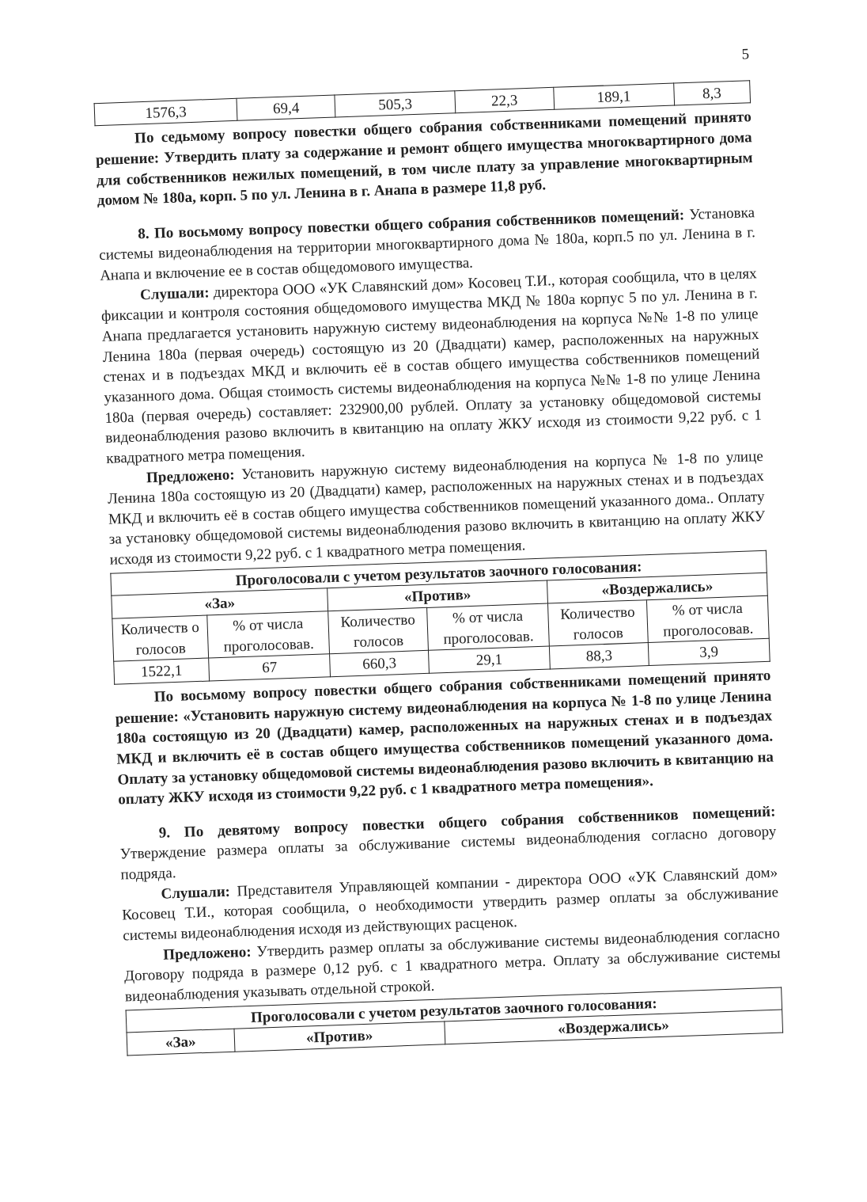5
| 1576,3 | 69,4 | 505,3 | 22,3 | 189,1 | 8,3 |
По седьмому вопросу повестки общего собрания собственниками помещений принято решение: Утвердить плату за содержание и ремонт общего имущества многоквартирного дома для собственников нежилых помещений, в том числе плату за управление многоквартирным домом № 180а, корп. 5 по ул. Ленина в г. Анапа в размере 11,8 руб.
8. По восьмому вопросу повестки общего собрания собственников помещений: Установка системы видеонаблюдения на территории многоквартирного дома № 180а, корп.5 по ул. Ленина в г. Анапа и включение ее в состав общедомового имущества.
Слушали: директора ООО «УК Славянский дом» Косовец Т.И., которая сообщила, что в целях фиксации и контроля состояния общедомового имущества МКД № 180а корпус 5 по ул. Ленина в г. Анапа предлагается установить наружную систему видеонаблюдения на корпуса №№ 1-8 по улице Ленина 180а (первая очередь) состоящую из 20 (Двадцати) камер, расположенных на наружных стенах и в подъездах МКД и включить её в состав общего имущества собственников помещений указанного дома. Общая стоимость системы видеонаблюдения на корпуса №№ 1-8 по улице Ленина 180а (первая очередь) составляет: 232900,00 рублей. Оплату за установку общедомовой системы видеонаблюдения разово включить в квитанцию на оплату ЖКУ исходя из стоимости 9,22 руб. с 1 квадратного метра помещения.
Предложено: Установить наружную систему видеонаблюдения на корпуса № 1-8 по улице Ленина 180а состоящую из 20 (Двадцати) камер, расположенных на наружных стенах и в подъездах МКД и включить её в состав общего имущества собственников помещений указанного дома.. Оплату за установку общедомовой системы видеонаблюдения разово включить в квитанцию на оплату ЖКУ исходя из стоимости 9,22 руб. с 1 квадратного метра помещения.
| Проголосовали с учетом результатов заочного голосования: | | | | | |
| --- | --- | --- | --- | --- | --- |
| «За» | | «Против» | | «Воздержались» | |
| Количеств о голосов | % от числа проголосовав. | Количество голосов | % от числа проголосовав. | Количество голосов | % от числа проголосовав. |
| 1522,1 | 67 | 660,3 | 29,1 | 88,3 | 3,9 |
По восьмому вопросу повестки общего собрания собственниками помещений принято решение: «Установить наружную систему видеонаблюдения на корпуса № 1-8 по улице Ленина 180а состоящую из 20 (Двадцати) камер, расположенных на наружных стенах и в подъездах МКД и включить её в состав общего имущества собственников помещений указанного дома. Оплату за установку общедомовой системы видеонаблюдения разово включить в квитанцию на оплату ЖКУ исходя из стоимости 9,22 руб. с 1 квадратного метра помещения».
9. По девятому вопросу повестки общего собрания собственников помещений: Утверждение размера оплаты за обслуживание системы видеонаблюдения согласно договору подряда.
Слушали: Представителя Управляющей компании - директора ООО «УК Славянский дом» Косовец Т.И., которая сообщила, о необходимости утвердить размер оплаты за обслуживание системы видеонаблюдения исходя из действующих расценок.
Предложено: Утвердить размер оплаты за обслуживание системы видеонаблюдения согласно Договору подряда в размере 0,12 руб. с 1 квадратного метра. Оплату за обслуживание системы видеонаблюдения указывать отдельной строкой.
| Проголосовали с учетом результатов заочного голосования: | | |
| --- | --- | --- |
| «За» | «Против» | «Воздержались» |